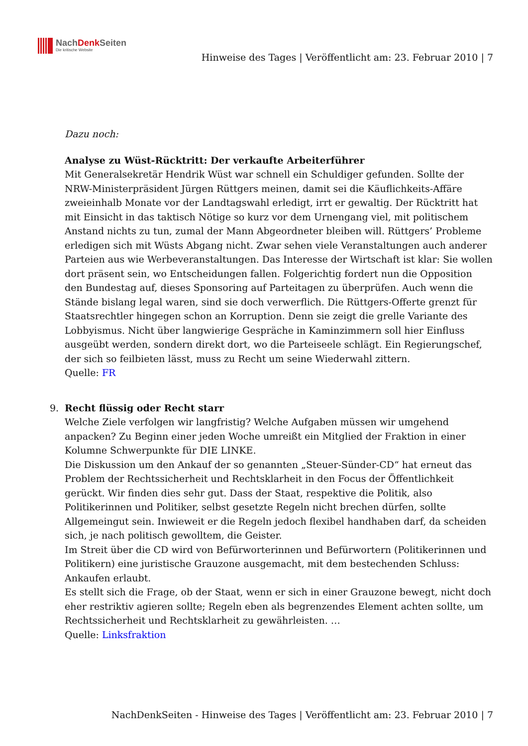NachDenk Seiten
Die kritische Website
Hinweise des Tages | Veröffentlicht am: 23. Februar 2010 | 7
Dazu noch:
Analyse zu Wüst-Rücktritt: Der verkaufte Arbeiterführer
Mit Generalsekretär Hendrik Wüst war schnell ein Schuldiger gefunden. Sollte der NRW-Ministerpräsident Jürgen Rüttgers meinen, damit sei die Käuflichkeits-Affäre zweieinhalb Monate vor der Landtagswahl erledigt, irrt er gewaltig. Der Rücktritt hat mit Einsicht in das taktisch Nötige so kurz vor dem Urnengang viel, mit politischem Anstand nichts zu tun, zumal der Mann Abgeordneter bleiben will. Rüttgers’ Probleme erledigen sich mit Wüsts Abgang nicht. Zwar sehen viele Veranstaltungen auch anderer Parteien aus wie Werbeveranstaltungen. Das Interesse der Wirtschaft ist klar: Sie wollen dort präsent sein, wo Entscheidungen fallen. Folgerichtig fordert nun die Opposition den Bundestag auf, dieses Sponsoring auf Parteitagen zu überprüfen. Auch wenn die Stände bislang legal waren, sind sie doch verwerflich. Die Rüttgers-Offerte grenzt für Staatsrechtler hingegen schon an Korruption. Denn sie zeigt die grelle Variante des Lobbyismus. Nicht über langwierige Gespräche in Kaminzimmern soll hier Einfluss ausgeübt werden, sondern direkt dort, wo die Parteiseele schlägt. Ein Regierungschef, der sich so feilbieten lässt, muss zu Recht um seine Wiederwahl zittern.
Quelle: FR
9.
Recht flüssig oder Recht starr
Welche Ziele verfolgen wir langfristig? Welche Aufgaben müssen wir umgehend anpacken? Zu Beginn einer jeden Woche umreißt ein Mitglied der Fraktion in einer Kolumne Schwerpunkte für DIE LINKE.
Die Diskussion um den Ankauf der so genannten „Steuer-Sünder-CD“ hat erneut das Problem der Rechtssicherheit und Rechtsklarheit in den Focus der Öffentlichkeit gerückt. Wir finden dies sehr gut. Dass der Staat, respektive die Politik, also Politikerinnen und Politiker, selbst gesetzte Regeln nicht brechen dürfen, sollte Allgemeingut sein. Inwieweit er die Regeln jedoch flexibel handhaben darf, da scheiden sich, je nach politisch gewolltem, die Geister.
Im Streit über die CD wird von Befürworterinnen und Befürwortern (Politikerinnen und Politikern) eine juristische Grauzone ausgemacht, mit dem bestechenden Schluss: Ankaufen erlaubt.
Es stellt sich die Frage, ob der Staat, wenn er sich in einer Grauzone bewegt, nicht doch eher restriktiv agieren sollte; Regeln eben als begrenzendes Element achten sollte, um Rechtssicherheit und Rechtsklarheit zu gewährleisten. …
Quelle: Linksfraktion
NachDenkSeiten - Hinweise des Tages | Veröffentlicht am: 23. Februar 2010 | 7